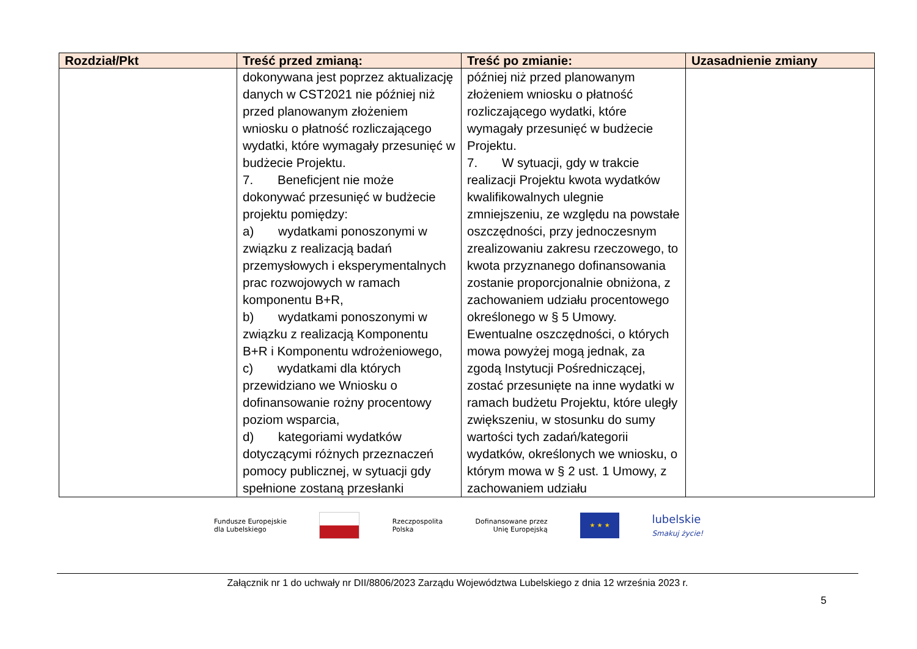| Rozdział/Pkt | Treść przed zmianą: | Treść po zmianie: | Uzasadnienie zmiany |
| --- | --- | --- | --- |
| | dokonywana jest poprzez aktualizację danych w CST2021 nie później niż przed planowanym złożeniem wniosku o płatność rozliczającego wydatki, które wymagały przesunięć w budżecie Projektu. 7. Beneficjent nie może dokonywać przesunięć w budżecie projektu pomiędzy: a) wydatkami ponoszonymi w związku z realizacją badań przemysłowych i eksperymentalnych prac rozwojowych w ramach komponentu B+R, b) wydatkami ponoszonymi w związku z realizacją Komponentu B+R i Komponentu wdrożeniowego, c) wydatkami dla których przewidziano we Wniosku o dofinansowanie rożny procentowy poziom wsparcia, d) kategoriami wydatków dotyczącymi różnych przeznaczeń pomocy publicznej, w sytuacji gdy spełnione zostaną przesłanki | później niż przed planowanym złożeniem wniosku o płatność rozliczającego wydatki, które wymagały przesunięć w budżecie Projektu. 7. W sytuacji, gdy w trakcie realizacji Projektu kwota wydatków kwalifikowalnych ulegnie zmniejszeniu, ze względu na powstałe oszczędności, przy jednoczesnym zrealizowaniu zakresu rzeczowego, to kwota przyznanego dofinansowania zostanie proporcjonalnie obniżona, z zachowaniem udziału procentowego określonego w § 5 Umowy. Ewentualne oszczędności, o których mowa powyżej mogą jednak, za zgodą Instytucji Pośredniczącej, zostać przesunięte na inne wydatki w ramach budżetu Projektu, które uległy zwiększeniu, w stosunku do sumy wartości tych zadań/kategorii wydatków, określonych we wniosku, o którym mowa w § 2 ust. 1 Umowy, z zachowaniem udziału | |
Fundusze Europejskie
dla Lubelskiego
Rzeczpospolita
Polska
Dofinansowane przez
Unię Europejską
★ ★ ★
lubelskie
Smakuj życie!
Załącznik nr 1 do uchwały nr DII/8806/2023 Zarządu Województwa Lubelskiego z dnia 12 września 2023 r.
5